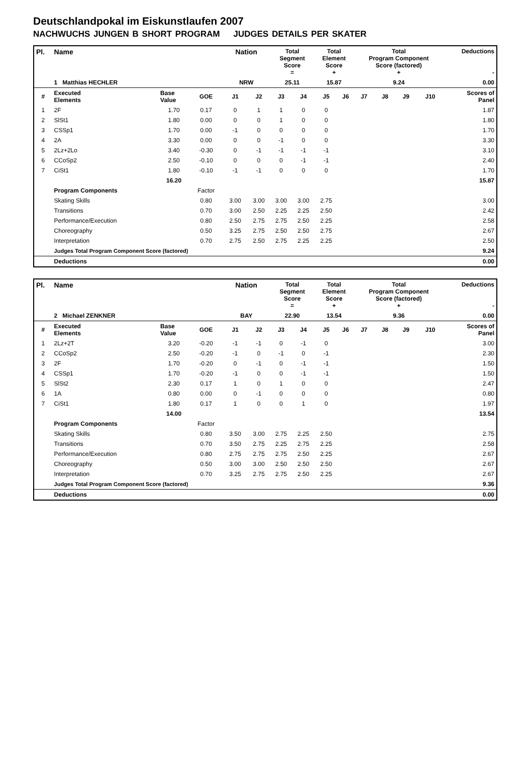Deutschlandpokal im Eiskunstlaufen 2007
NACHWUCHS JUNGEN B SHORT PROGRAM JUDGES DETAILS PER SKATER
| Pl. | Name | | | Nation | | Total Segment Score = | | Total Element Score + | | Total Program Component Score (factored) + | | | | Deductions - | |
| | 1 Matthias HECHLER | | | NRW | | 25.11 | | 15.87 | | 9.24 | | | | 0.00 | |
| # | Executed Elements | Base Value | GOE | J1 | J2 | J3 | J4 | J5 | J6 | J7 | J8 | J9 | J10 | | Scores of Panel |
| 1 | 2F | 1.70 | 0.17 | 0 | 1 | 1 | 0 | 0 | | | | | | | 1.87 |
| 2 | SlSt1 | 1.80 | 0.00 | 0 | 0 | 1 | 0 | 0 | | | | | | | 1.80 |
| 3 | CSSp1 | 1.70 | 0.00 | -1 | 0 | 0 | 0 | 0 | | | | | | | 1.70 |
| 4 | 2A | 3.30 | 0.00 | 0 | 0 | -1 | 0 | 0 | | | | | | | 3.30 |
| 5 | 2Lz+2Lo | 3.40 | -0.30 | 0 | -1 | -1 | -1 | -1 | | | | | | | 3.10 |
| 6 | CCoSp2 | 2.50 | -0.10 | 0 | 0 | 0 | -1 | -1 | | | | | | | 2.40 |
| 7 | CiSt1 | 1.80 | -0.10 | -1 | -1 | 0 | 0 | 0 | | | | | | | 1.70 |
| | | 16.20 | | | | | | | | | | | | | 15.87 |
| | Program Components | | Factor | | | | | | | | | | | | |
| | Skating Skills | | 0.80 | 3.00 | 3.00 | 3.00 | 3.00 | 2.75 | | | | | | | 3.00 |
| | Transitions | | 0.70 | 3.00 | 2.50 | 2.25 | 2.25 | 2.50 | | | | | | | 2.42 |
| | Performance/Execution | | 0.80 | 2.50 | 2.75 | 2.75 | 2.50 | 2.25 | | | | | | | 2.58 |
| | Choreography | | 0.50 | 3.25 | 2.75 | 2.50 | 2.50 | 2.75 | | | | | | | 2.67 |
| | Interpretation | | 0.70 | 2.75 | 2.50 | 2.75 | 2.25 | 2.25 | | | | | | | 2.50 |
| | Judges Total Program Component Score (factored) | | | | | | | | | | | | | | 9.24 |
| | Deductions | | | | | | | | | | | | | | 0.00 |
| Pl. | Name | | | Nation | | Total Segment Score = | | Total Element Score + | | Total Program Component Score (factored) + | | | | Deductions - | |
| | 2 Michael ZENKNER | | | BAY | | 22.90 | | 13.54 | | 9.36 | | | | 0.00 | |
| # | Executed Elements | Base Value | GOE | J1 | J2 | J3 | J4 | J5 | J6 | J7 | J8 | J9 | J10 | | Scores of Panel |
| 1 | 2Lz+2T | 3.20 | -0.20 | -1 | -1 | 0 | -1 | 0 | | | | | | | 3.00 |
| 2 | CCoSp2 | 2.50 | -0.20 | -1 | 0 | -1 | 0 | -1 | | | | | | | 2.30 |
| 3 | 2F | 1.70 | -0.20 | 0 | -1 | 0 | -1 | -1 | | | | | | | 1.50 |
| 4 | CSSp1 | 1.70 | -0.20 | -1 | 0 | 0 | -1 | -1 | | | | | | | 1.50 |
| 5 | SlSt2 | 2.30 | 0.17 | 1 | 0 | 1 | 0 | 0 | | | | | | | 2.47 |
| 6 | 1A | 0.80 | 0.00 | 0 | -1 | 0 | 0 | 0 | | | | | | | 0.80 |
| 7 | CiSt1 | 1.80 | 0.17 | 1 | 0 | 0 | 1 | 0 | | | | | | | 1.97 |
| | | 14.00 | | | | | | | | | | | | | 13.54 |
| | Program Components | | Factor | | | | | | | | | | | | |
| | Skating Skills | | 0.80 | 3.50 | 3.00 | 2.75 | 2.25 | 2.50 | | | | | | | 2.75 |
| | Transitions | | 0.70 | 3.50 | 2.75 | 2.25 | 2.75 | 2.25 | | | | | | | 2.58 |
| | Performance/Execution | | 0.80 | 2.75 | 2.75 | 2.75 | 2.50 | 2.25 | | | | | | | 2.67 |
| | Choreography | | 0.50 | 3.00 | 3.00 | 2.50 | 2.50 | 2.50 | | | | | | | 2.67 |
| | Interpretation | | 0.70 | 3.25 | 2.75 | 2.75 | 2.50 | 2.25 | | | | | | | 2.67 |
| | Judges Total Program Component Score (factored) | | | | | | | | | | | | | | 9.36 |
| | Deductions | | | | | | | | | | | | | | 0.00 |